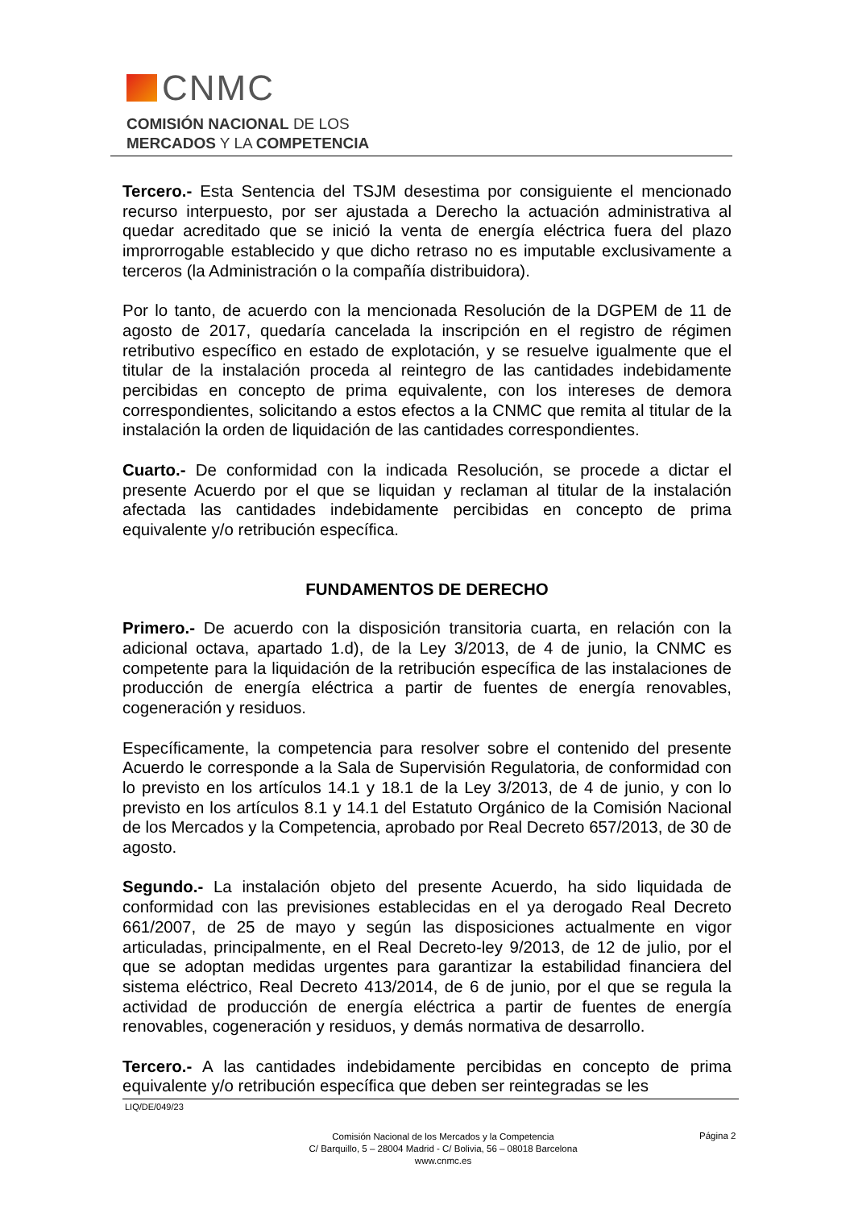CNMC
COMISIÓN NACIONAL DE LOS
MERCADOS Y LA COMPETENCIA
Tercero.- Esta Sentencia del TSJM desestima por consiguiente el mencionado recurso interpuesto, por ser ajustada a Derecho la actuación administrativa al quedar acreditado que se inició la venta de energía eléctrica fuera del plazo improrrogable establecido y que dicho retraso no es imputable exclusivamente a terceros (la Administración o la compañía distribuidora).
Por lo tanto, de acuerdo con la mencionada Resolución de la DGPEM de 11 de agosto de 2017, quedaría cancelada la inscripción en el registro de régimen retributivo específico en estado de explotación, y se resuelve igualmente que el titular de la instalación proceda al reintegro de las cantidades indebidamente percibidas en concepto de prima equivalente, con los intereses de demora correspondientes, solicitando a estos efectos a la CNMC que remita al titular de la instalación la orden de liquidación de las cantidades correspondientes.
Cuarto.- De conformidad con la indicada Resolución, se procede a dictar el presente Acuerdo por el que se liquidan y reclaman al titular de la instalación afectada las cantidades indebidamente percibidas en concepto de prima equivalente y/o retribución específica.
FUNDAMENTOS DE DERECHO
Primero.- De acuerdo con la disposición transitoria cuarta, en relación con la adicional octava, apartado 1.d), de la Ley 3/2013, de 4 de junio, la CNMC es competente para la liquidación de la retribución específica de las instalaciones de producción de energía eléctrica a partir de fuentes de energía renovables, cogeneración y residuos.
Específicamente, la competencia para resolver sobre el contenido del presente Acuerdo le corresponde a la Sala de Supervisión Regulatoria, de conformidad con lo previsto en los artículos 14.1 y 18.1 de la Ley 3/2013, de 4 de junio, y con lo previsto en los artículos 8.1 y 14.1 del Estatuto Orgánico de la Comisión Nacional de los Mercados y la Competencia, aprobado por Real Decreto 657/2013, de 30 de agosto.
Segundo.- La instalación objeto del presente Acuerdo, ha sido liquidada de conformidad con las previsiones establecidas en el ya derogado Real Decreto 661/2007, de 25 de mayo y según las disposiciones actualmente en vigor articuladas, principalmente, en el Real Decreto-ley 9/2013, de 12 de julio, por el que se adoptan medidas urgentes para garantizar la estabilidad financiera del sistema eléctrico, Real Decreto 413/2014, de 6 de junio, por el que se regula la actividad de producción de energía eléctrica a partir de fuentes de energía renovables, cogeneración y residuos, y demás normativa de desarrollo.
Tercero.- A las cantidades indebidamente percibidas en concepto de prima equivalente y/o retribución específica que deben ser reintegradas se les
LIQ/DE/049/23
Comisión Nacional de los Mercados y la Competencia
C/ Barquillo, 5 – 28004 Madrid - C/ Bolivia, 56 – 08018 Barcelona
www.cnmc.es
Página 2